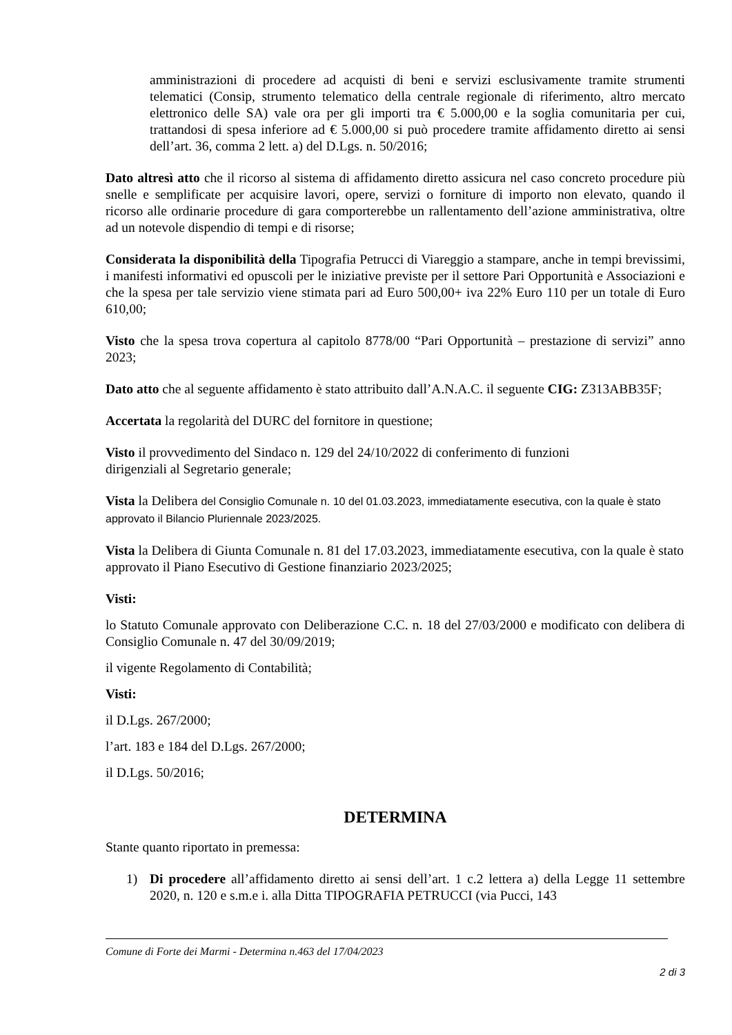amministrazioni di procedere ad acquisti di beni e servizi esclusivamente tramite strumenti telematici (Consip, strumento telematico della centrale regionale di riferimento, altro mercato elettronico delle SA) vale ora per gli importi tra € 5.000,00 e la soglia comunitaria per cui, trattandosi di spesa inferiore ad € 5.000,00 si può procedere tramite affidamento diretto ai sensi dell’art. 36, comma 2 lett. a) del D.Lgs. n. 50/2016;
Dato altresì atto che il ricorso al sistema di affidamento diretto assicura nel caso concreto procedure più snelle e semplificate per acquisire lavori, opere, servizi o forniture di importo non elevato, quando il ricorso alle ordinarie procedure di gara comporterebbe un rallentamento dell’azione amministrativa, oltre ad un notevole dispendio di tempi e di risorse;
Considerata la disponibilità della Tipografia Petrucci di Viareggio a stampare, anche in tempi brevissimi, i manifesti informativi ed opuscoli per le iniziative previste per il settore Pari Opportunità e Associazioni e che la spesa per tale servizio viene stimata pari ad Euro 500,00+ iva 22% Euro 110 per un totale di Euro 610,00;
Visto che la spesa trova copertura al capitolo 8778/00 “Pari Opportunità – prestazione di servizi” anno 2023;
Dato atto che al seguente affidamento è stato attribuito dall’A.N.A.C. il seguente CIG: Z313ABB35F;
Accertata la regolarità del DURC del fornitore in questione;
Visto il provvedimento del Sindaco n. 129 del 24/10/2022 di conferimento di funzioni
dirigenziali al Segretario generale;
Vista la Delibera del Consiglio Comunale n. 10 del 01.03.2023, immediatamente esecutiva, con la quale è stato approvato il Bilancio Pluriennale 2023/2025.
Vista la Delibera di Giunta Comunale n. 81 del 17.03.2023, immediatamente esecutiva, con la quale è stato approvato il Piano Esecutivo di Gestione finanziario 2023/2025;
Visti:
lo Statuto Comunale approvato con Deliberazione C.C. n. 18 del 27/03/2000 e modificato con delibera di Consiglio Comunale n. 47 del 30/09/2019;
il vigente Regolamento di Contabilità;
Visti:
il D.Lgs. 267/2000;
l’art. 183 e 184 del D.Lgs. 267/2000;
il D.Lgs. 50/2016;
DETERMINA
Stante quanto riportato in premessa:
1) Di procedere all’affidamento diretto ai sensi dell’art. 1 c.2 lettera a) della Legge 11 settembre 2020, n. 120 e s.m.e i. alla Ditta TIPOGRAFIA PETRUCCI (via Pucci, 143
Comune di Forte dei Marmi - Determina n.463 del 17/04/2023
2 di 3